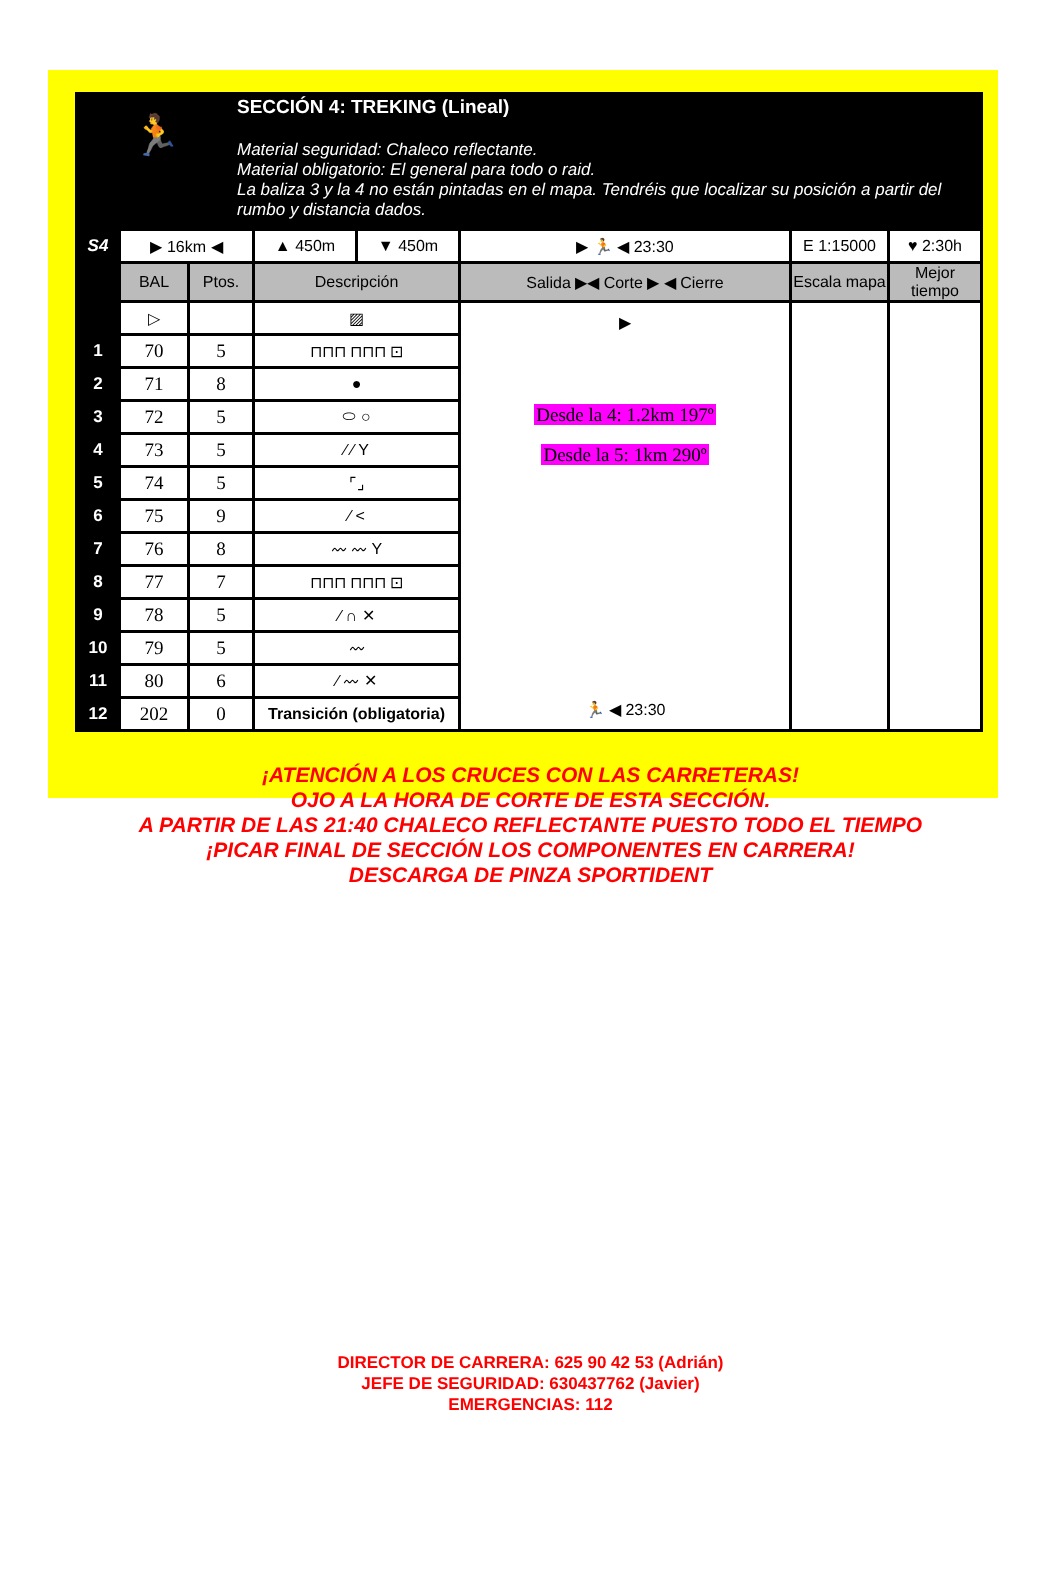🏃
SECCIÓN 4: TREKING (Lineal)
Material seguridad: Chaleco reflectante.
Material obligatorio: El general para todo o raid.
La baliza 3 y la 4 no están pintadas en el mapa. Tendréis que localizar su posición a partir del rumbo y distancia dados.
| S4 | ▶ 16km ◀ | | ▲ 450m | ▼ 450m | ▶ 🏃 ◀ 23:30 | E 1:15000 | ♥ 2:30h |
| | BAL | Ptos. | Descripción | | Salida ▶◀ Corte ▶ ◀ Cierre | Escala mapa | Mejor tiempo |
| | ▷ | | ▨ | | ▶ Desde la 4: 1.2km 197º Desde la 5: 1km 290º 🏃 ◀ 23:30 | | |
| 1 | 70 | 5 | ⊓⊓⊓ ⊓⊓⊓ ⊡ | | | | |
| 2 | 71 | 8 | ● | | | | |
| 3 | 72 | 5 | ⬭ ○ | | | | |
| 4 | 73 | 5 | ⁄ ⁄ Y | | | | |
| 5 | 74 | 5 | ⌜⌟ | | | | |
| 6 | 75 | 9 | ⁄ < | | | | |
| 7 | 76 | 8 | 〰 〰 Y | | | | |
| 8 | 77 | 7 | ⊓⊓⊓ ⊓⊓⊓ ⊡ | | | | |
| 9 | 78 | 5 | ⁄ ∩ ✕ | | | | |
| 10 | 79 | 5 | 〰 | | | | |
| 11 | 80 | 6 | ⁄ 〰 ✕ | | | | |
| 12 | 202 | 0 | Transición (obligatoria) | | | | |
¡ATENCIÓN A LOS CRUCES CON LAS CARRETERAS!
OJO A LA HORA DE CORTE DE ESTA SECCIÓN.
A PARTIR DE LAS 21:40 CHALECO REFLECTANTE PUESTO TODO EL TIEMPO
¡PICAR FINAL DE SECCIÓN LOS COMPONENTES EN CARRERA!
DESCARGA DE PINZA SPORTIDENT
DIRECTOR DE CARRERA: 625 90 42 53 (Adrián)
JEFE DE SEGURIDAD: 630437762 (Javier)
EMERGENCIAS: 112